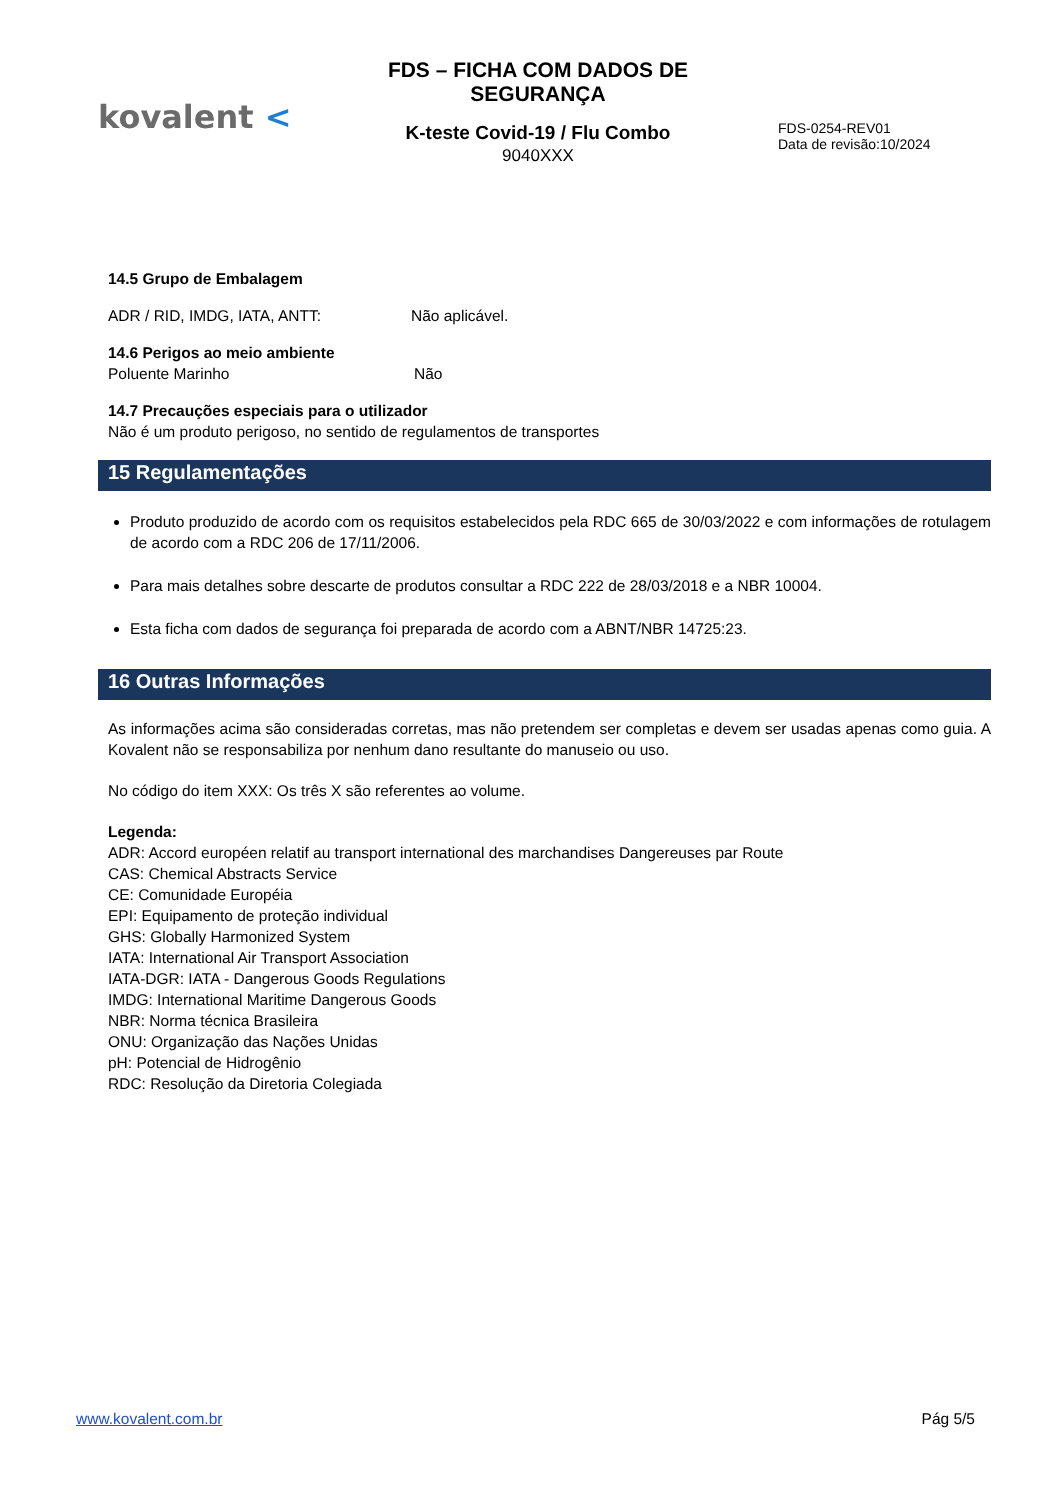kovalent <
FDS – FICHA COM DADOS DE SEGURANÇA
K-teste Covid-19 / Flu Combo
9040XXX
FDS-0254-REV01
Data de revisão:10/2024
14.5 Grupo de Embalagem
ADR / RID, IMDG, IATA, ANTT: Não aplicável.
14.6 Perigos ao meio ambiente
Poluente Marinho Não
14.7 Precauções especiais para o utilizador
Não é um produto perigoso, no sentido de regulamentos de transportes
15 Regulamentações
Produto produzido de acordo com os requisitos estabelecidos pela RDC 665 de 30/03/2022 e com informações de rotulagem de acordo com a RDC 206 de 17/11/2006.
Para mais detalhes sobre descarte de produtos consultar a RDC 222 de 28/03/2018 e a NBR 10004.
Esta ficha com dados de segurança foi preparada de acordo com a ABNT/NBR 14725:23.
16 Outras Informações
As informações acima são consideradas corretas, mas não pretendem ser completas e devem ser usadas apenas como guia. A Kovalent não se responsabiliza por nenhum dano resultante do manuseio ou uso.
No código do item XXX: Os três X são referentes ao volume.
Legenda:
ADR: Accord européen relatif au transport international des marchandises Dangereuses par Route
CAS: Chemical Abstracts Service
CE: Comunidade Européia
EPI: Equipamento de proteção individual
GHS: Globally Harmonized System
IATA: International Air Transport Association
IATA-DGR: IATA - Dangerous Goods Regulations
IMDG: International Maritime Dangerous Goods
NBR: Norma técnica Brasileira
ONU: Organização das Nações Unidas
pH: Potencial de Hidrogênio
RDC: Resolução da Diretoria Colegiada
www.kovalent.com.br Pág 5/5